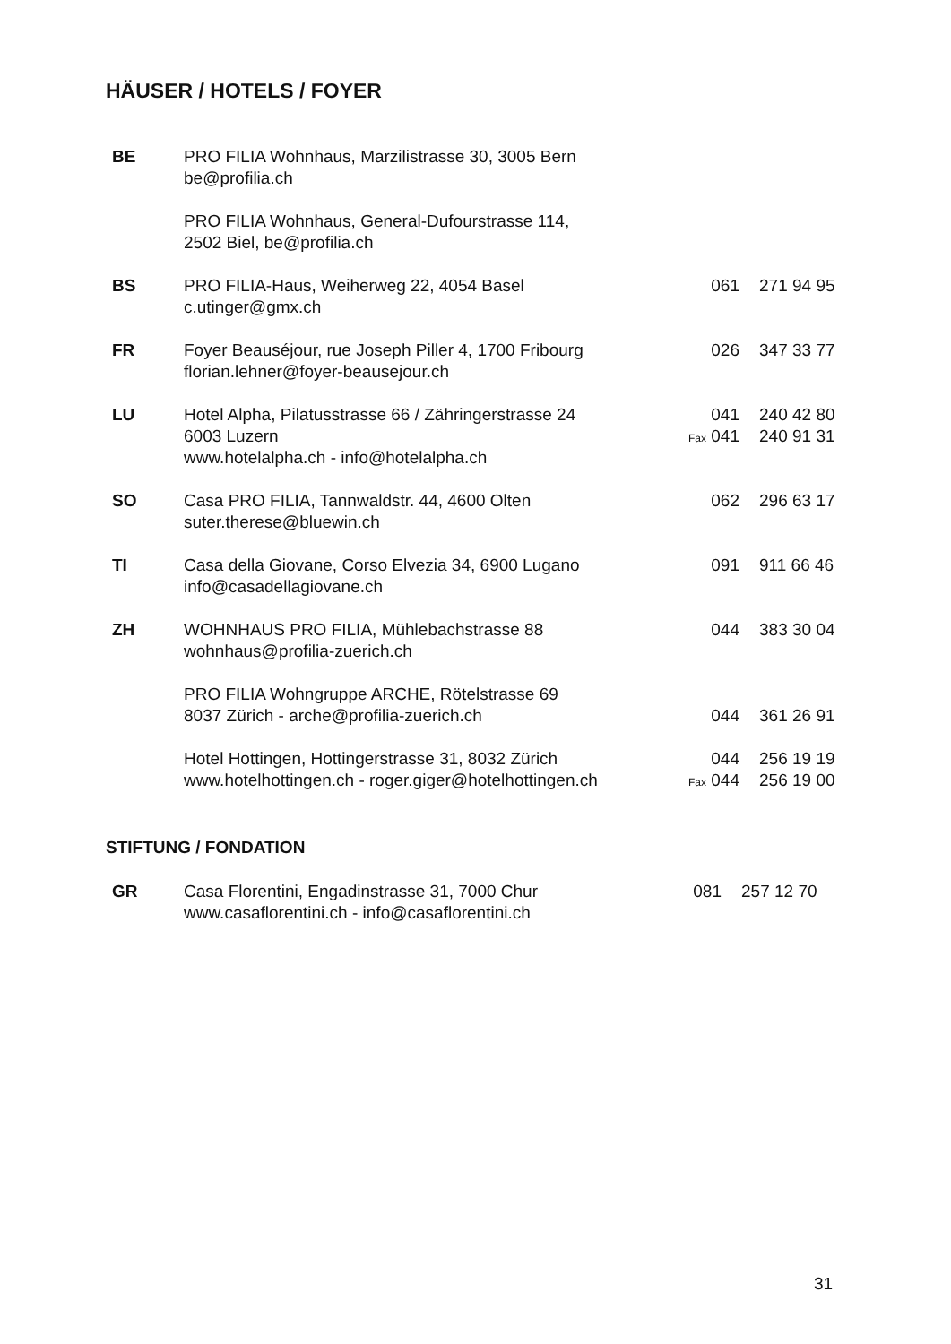HÄUSER / HOTELS / FOYER
| BE | PRO FILIA Wohnhaus, Marzilistrasse 30, 3005 Bern be@profilia.ch | | |
| | PRO FILIA Wohnhaus, General-Dufourstrasse 114, 2502 Biel, be@profilia.ch | | |
| BS | PRO FILIA-Haus, Weiherweg 22, 4054 Basel c.utinger@gmx.ch | 061 | 271 94 95 |
| FR | Foyer Beauséjour, rue Joseph Piller 4, 1700 Fribourg florian.lehner@foyer-beausejour.ch | 026 | 347 33 77 |
| LU | Hotel Alpha, Pilatusstrasse 66 / Zähringerstrasse 24 6003 Luzern www.hotelalpha.ch - info@hotelalpha.ch | 041 Fax 041 | 240 42 80 240 91 31 |
| SO | Casa PRO FILIA, Tannwaldstr. 44, 4600 Olten suter.therese@bluewin.ch | 062 | 296 63 17 |
| TI | Casa della Giovane, Corso Elvezia 34, 6900 Lugano info@casadellagiovane.ch | 091 | 911 66 46 |
| ZH | WOHNHAUS PRO FILIA, Mühlebachstrasse 88 wohnhaus@profilia-zuerich.ch | 044 | 383 30 04 |
| | PRO FILIA Wohngruppe ARCHE, Rötelstrasse 69 8037 Zürich - arche@profilia-zuerich.ch | 044 | 361 26 91 |
| | Hotel Hottingen, Hottingerstrasse 31, 8032 Zürich www.hotelhottingen.ch - roger.giger@hotelhottingen.ch | 044 Fax 044 | 256 19 19 256 19 00 |
STIFTUNG / FONDATION
| GR | Casa Florentini, Engadinstrasse 31, 7000 Chur www.casaflorentini.ch - info@casaflorentini.ch | 081 | 257 12 70 |
31